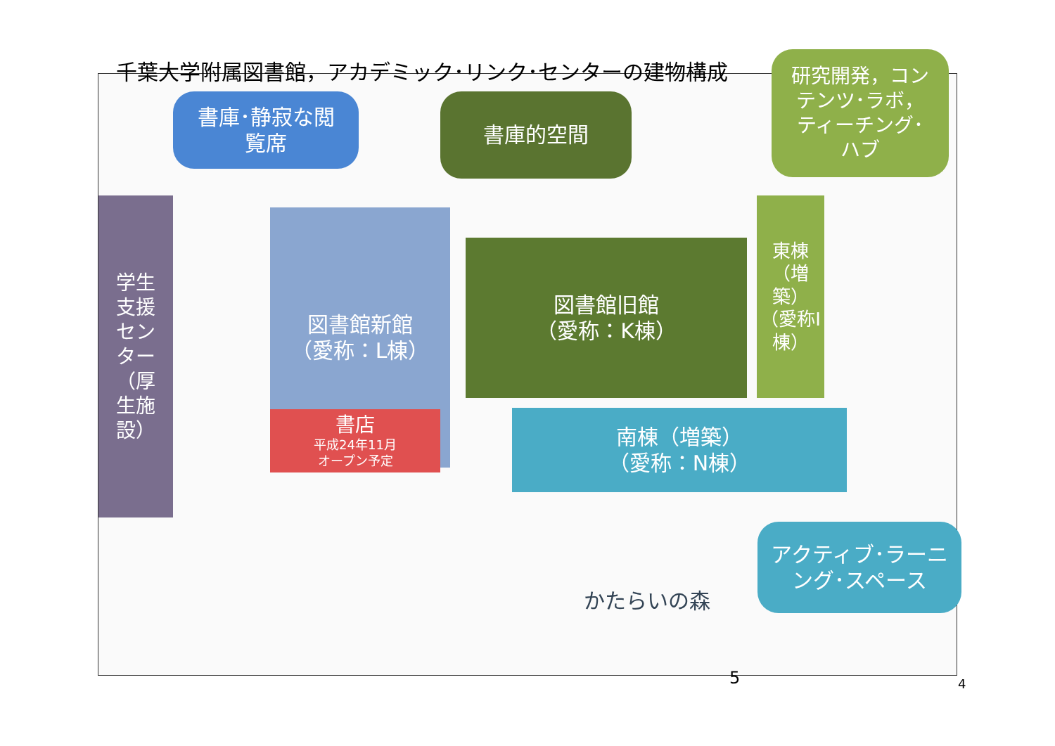千葉大学附属図書館，アカデミック･リンク･センターの建物構成
書庫･静寂な閲
覧席
書庫的空間
研究開発，コン
テンツ･ラボ，
ティーチング･
ハブ
学生
支援
セン
ター
（厚
生施
設）
図書館新館
（愛称：L棟）
図書館旧館
（愛称：K棟）
東棟（増築）
（愛称I棟）
書店
平成24年11月
オープン予定
南棟（増築）
（愛称：N棟）
アクティブ･ラーニ
ング･スペース
かたらいの森
5 4